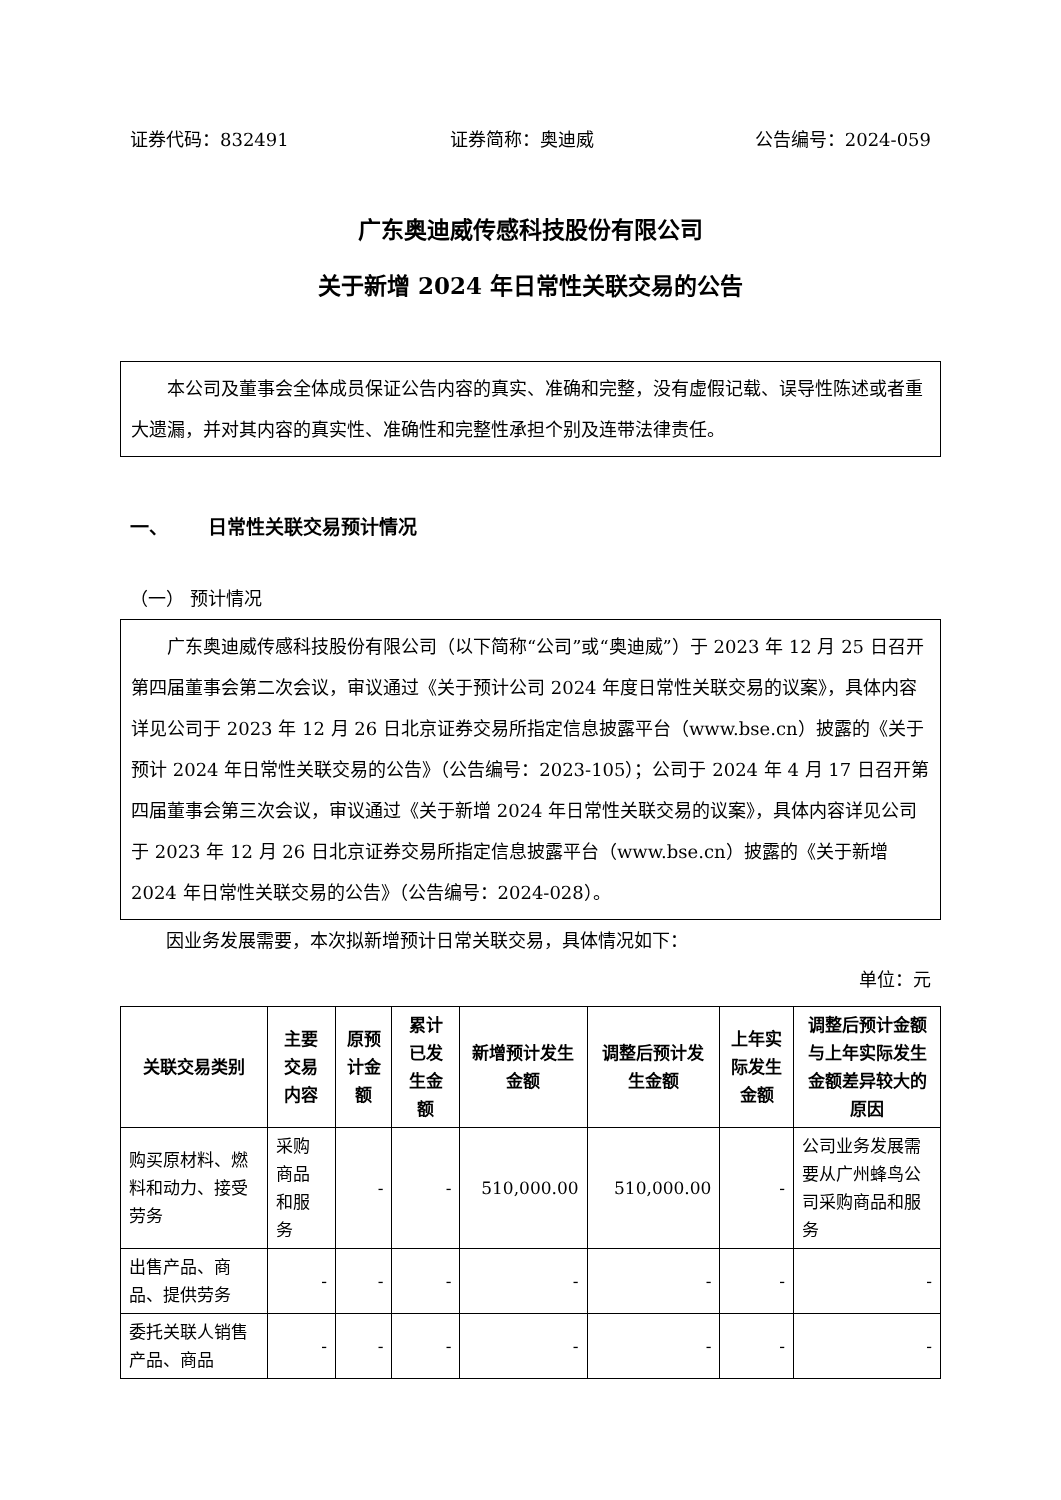证券代码：832491 证券简称：奥迪威 公告编号：2024-059
广东奥迪威传感科技股份有限公司
关于新增 2024 年日常性关联交易的公告
本公司及董事会全体成员保证公告内容的真实、准确和完整，没有虚假记载、误导性陈述或者重大遗漏，并对其内容的真实性、准确性和完整性承担个别及连带法律责任。
一、 日常性关联交易预计情况
（一） 预计情况
广东奥迪威传感科技股份有限公司（以下简称“公司”或“奥迪威”）于 2023 年 12 月 25 日召开第四届董事会第二次会议，审议通过《关于预计公司 2024 年度日常性关联交易的议案》，具体内容详见公司于 2023 年 12 月 26 日北京证券交易所指定信息披露平台（www.bse.cn）披露的《关于预计 2024 年日常性关联交易的公告》（公告编号：2023-105）；公司于 2024 年 4 月 17 日召开第四届董事会第三次会议，审议通过《关于新增 2024 年日常性关联交易的议案》，具体内容详见公司于 2023 年 12 月 26 日北京证券交易所指定信息披露平台（www.bse.cn）披露的《关于新增 2024 年日常性关联交易的公告》（公告编号：2024-028）。
因业务发展需要，本次拟新增预计日常关联交易，具体情况如下：
单位：元
| 关联交易类别 | 主要交易内容 | 原预计金额 | 累计已发生金额 | 新增预计发生金额 | 调整后预计发生金额 | 上年实际发生金额 | 调整后预计金额与上年实际发生金额差异较大的原因 |
| --- | --- | --- | --- | --- | --- | --- | --- |
| 购买原材料、燃料和动力、接受劳务 | 采购商品和服务 | - | - | 510,000.00 | 510,000.00 | - | 公司业务发展需要从广州蜂鸟公司采购商品和服务 |
| 出售产品、商品、提供劳务 | - | - | - | - | - | - | - |
| 委托关联人销售产品、商品 | - | - | - | - | - | - | - |